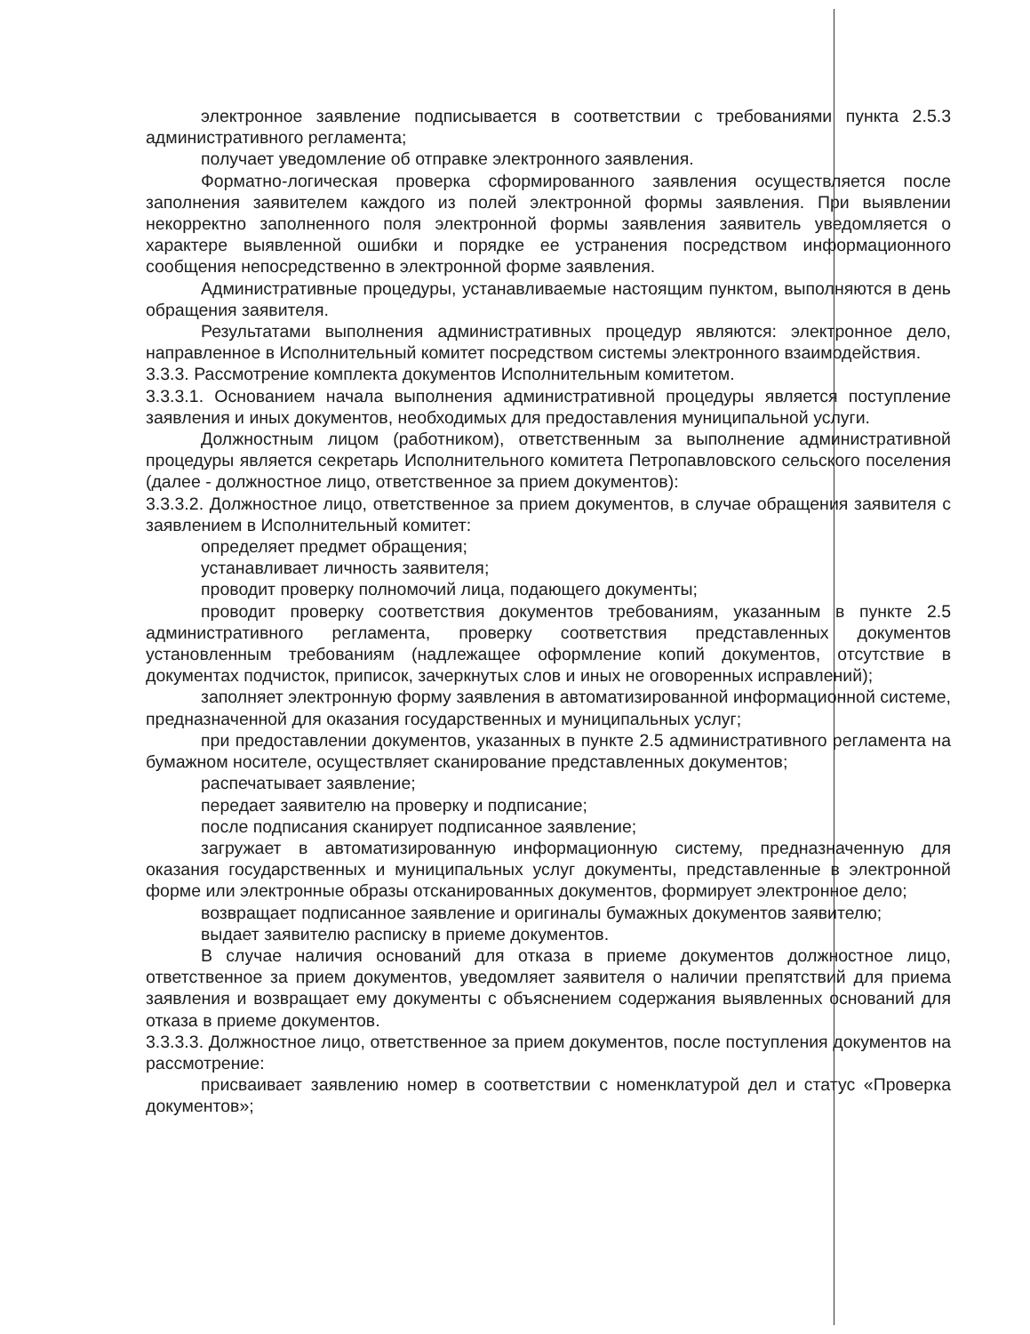электронное заявление подписывается в соответствии с требованиями пункта 2.5.3 административного регламента;
получает уведомление об отправке электронного заявления.
Форматно-логическая проверка сформированного заявления осуществляется после заполнения заявителем каждого из полей электронной формы заявления. При выявлении некорректно заполненного поля электронной формы заявления заявитель уведомляется о характере выявленной ошибки и порядке ее устранения посредством информационного сообщения непосредственно в электронной форме заявления.
Административные процедуры, устанавливаемые настоящим пунктом, выполняются в день обращения заявителя.
Результатами выполнения административных процедур являются: электронное дело, направленное в Исполнительный комитет посредством системы электронного взаимодействия.
3.3.3. Рассмотрение комплекта документов Исполнительным комитетом.
3.3.3.1. Основанием начала выполнения административной процедуры является поступление заявления и иных документов, необходимых для предоставления муниципальной услуги.
Должностным лицом (работником), ответственным за выполнение административной процедуры является секретарь Исполнительного комитета Петропавловского сельского поселения (далее - должностное лицо, ответственное за прием документов):
3.3.3.2. Должностное лицо, ответственное за прием документов, в случае обращения заявителя с заявлением в Исполнительный комитет:
определяет предмет обращения;
устанавливает личность заявителя;
проводит проверку полномочий лица, подающего документы;
проводит проверку соответствия документов требованиям, указанным в пункте 2.5 административного регламента, проверку соответствия представленных документов установленным требованиям (надлежащее оформление копий документов, отсутствие в документах подчисток, приписок, зачеркнутых слов и иных не оговоренных исправлений);
заполняет электронную форму заявления в автоматизированной информационной системе, предназначенной для оказания государственных и муниципальных услуг;
при предоставлении документов, указанных в пункте 2.5 административного регламента на бумажном носителе, осуществляет сканирование представленных документов;
распечатывает заявление;
передает заявителю на проверку и подписание;
после подписания сканирует подписанное заявление;
загружает в автоматизированную информационную систему, предназначенную для оказания государственных и муниципальных услуг документы, представленные в электронной форме или электронные образы отсканированных документов, формирует электронное дело;
возвращает подписанное заявление и оригиналы бумажных документов заявителю;
выдает заявителю расписку в приеме документов.
В случае наличия оснований для отказа в приеме документов должностное лицо, ответственное за прием документов, уведомляет заявителя о наличии препятствий для приема заявления и возвращает ему документы с объяснением содержания выявленных оснований для отказа в приеме документов.
3.3.3.3. Должностное лицо, ответственное за прием документов, после поступления документов на рассмотрение:
присваивает заявлению номер в соответствии с номенклатурой дел и статус «Проверка документов»;